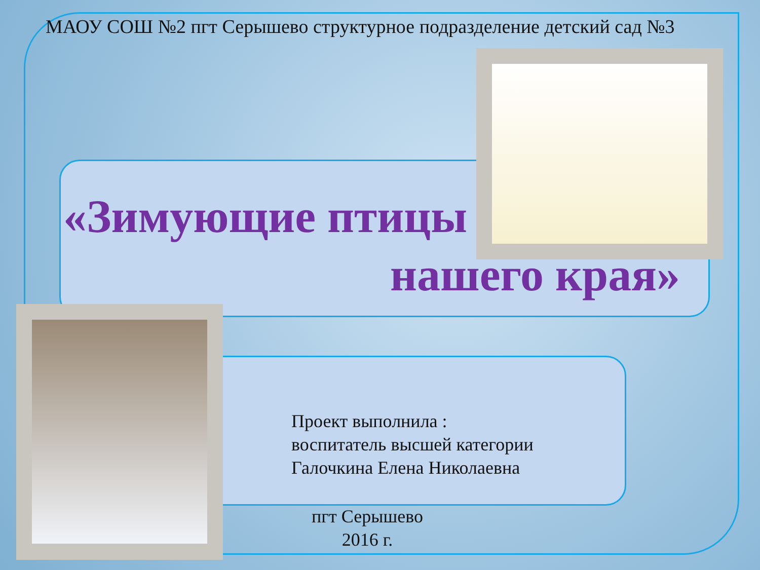МАОУ СОШ №2 пгт Серышево структурное подразделение детский сад №3
«Зимующие птицы
нашего края»
Проект выполнила :
воспитатель высшей категории
Галочкина Елена Николаевна
пгт Серышево
2016 г.